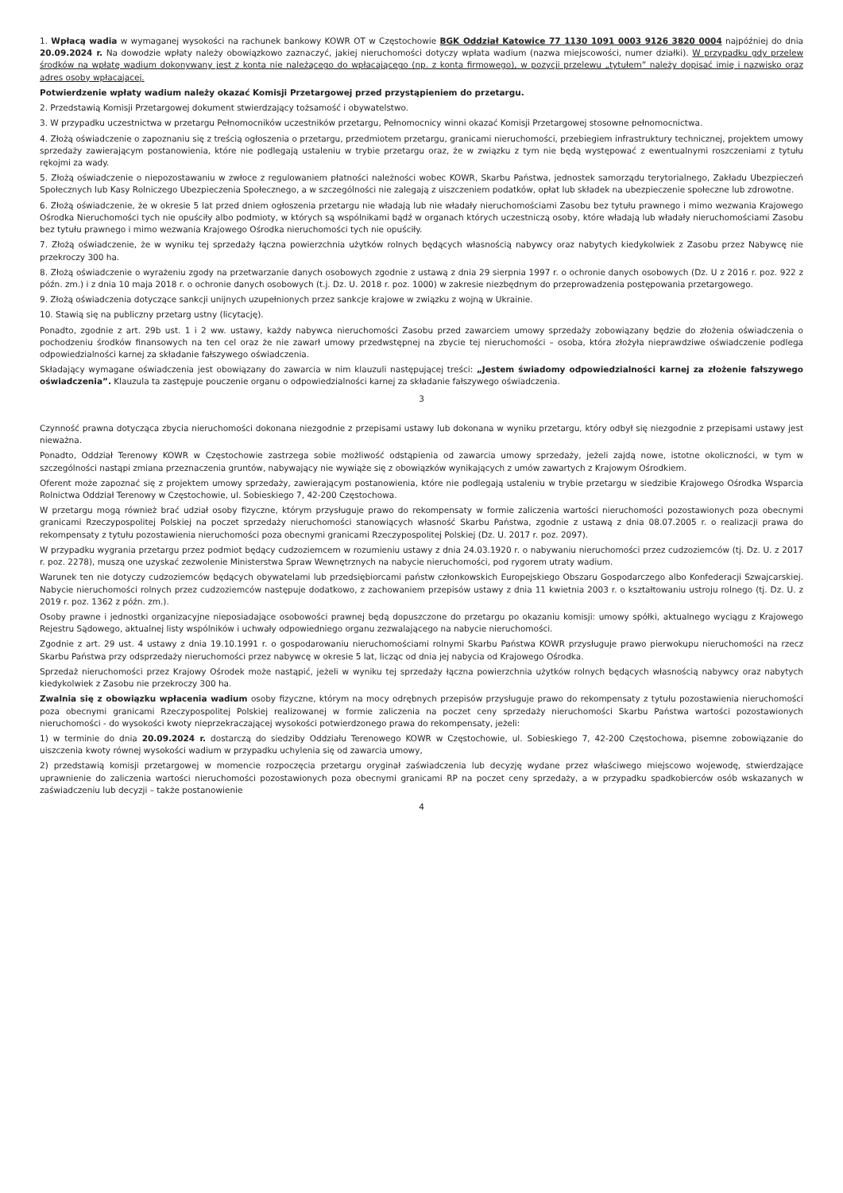1. Wpłacą wadia w wymaganej wysokości na rachunek bankowy KOWR OT w Częstochowie BGK Oddział Katowice 77 1130 1091 0003 9126 3820 0004 najpóźniej do dnia 20.09.2024 r. Na dowodzie wpłaty należy obowiązkowo zaznaczyć, jakiej nieruchomości dotyczy wpłata wadium (nazwa miejscowości, numer działki). W przypadku gdy przelew środków na wpłatę wadium dokonywany jest z konta nie należącego do wpłacającego (np. z konta firmowego), w pozycji przelewu „tytułem” należy dopisać imię i nazwisko oraz adres osoby wpłacającej.
Potwierdzenie wpłaty wadium należy okazać Komisji Przetargowej przed przystąpieniem do przetargu.
2. Przedstawią Komisji Przetargowej dokument stwierdzający tożsamość i obywatelstwo.
3. W przypadku uczestnictwa w przetargu Pełnomocników uczestników przetargu, Pełnomocnicy winni okazać Komisji Przetargowej stosowne pełnomocnictwa.
4. Złożą oświadczenie o zapoznaniu się z treścią ogłoszenia o przetargu, przedmiotem przetargu, granicami nieruchomości, przebiegiem infrastruktury technicznej, projektem umowy sprzedaży zawierającym postanowienia, które nie podlegają ustaleniu w trybie przetargu oraz, że w związku z tym nie będą występować z ewentualnymi roszczeniami z tytułu rękojmi za wady.
5. Złożą oświadczenie o niepozostawaniu w zwłoce z regulowaniem płatności należności wobec KOWR, Skarbu Państwa, jednostek samorządu terytorialnego, Zakładu Ubezpieczeń Społecznych lub Kasy Rolniczego Ubezpieczenia Społecznego, a w szczególności nie zalegają z uiszczeniem podatków, opłat lub składek na ubezpieczenie społeczne lub zdrowotne.
6. Złożą oświadczenie, że w okresie 5 lat przed dniem ogłoszenia przetargu nie władają lub nie władały nieruchomościami Zasobu bez tytułu prawnego i mimo wezwania Krajowego Ośrodka Nieruchomości tych nie opuściły albo podmioty, w których są wspólnikami bądź w organach których uczestniczą osoby, które władają lub władały nieruchomościami Zasobu bez tytułu prawnego i mimo wezwania Krajowego Ośrodka nieruchomości tych nie opuściły.
7. Złożą oświadczenie, że w wyniku tej sprzedaży łączna powierzchnia użytków rolnych będących własnością nabywcy oraz nabytych kiedykolwiek z Zasobu przez Nabywcę nie przekroczy 300 ha.
8. Złożą oświadczenie o wyrażeniu zgody na przetwarzanie danych osobowych zgodnie z ustawą z dnia 29 sierpnia 1997 r. o ochronie danych osobowych (Dz. U z 2016 r. poz. 922 z późn. zm.) i z dnia 10 maja 2018 r. o ochronie danych osobowych (t.j. Dz. U. 2018 r. poz. 1000) w zakresie niezbędnym do przeprowadzenia postępowania przetargowego.
9. Złożą oświadczenia dotyczące sankcji unijnych uzupełnionych przez sankcje krajowe w związku z wojną w Ukrainie.
10. Stawią się na publiczny przetarg ustny (licytację).
Ponadto, zgodnie z art. 29b ust. 1 i 2 ww. ustawy, każdy nabywca nieruchomości Zasobu przed zawarciem umowy sprzedaży zobowiązany będzie do złożenia oświadczenia o pochodzeniu środków finansowych na ten cel oraz że nie zawarł umowy przedwstępnej na zbycie tej nieruchomości – osoba, która złożyła nieprawdziwe oświadczenie podlega odpowiedzialności karnej za składanie fałszywego oświadczenia.
Składający wymagane oświadczenia jest obowiązany do zawarcia w nim klauzuli następującej treści: „Jestem świadomy odpowiedzialności karnej za złożenie fałszywego oświadczenia”. Klauzula ta zastępuje pouczenie organu o odpowiedzialności karnej za składanie fałszywego oświadczenia.
3
Czynność prawna dotycząca zbycia nieruchomości dokonana niezgodnie z przepisami ustawy lub dokonana w wyniku przetargu, który odbył się niezgodnie z przepisami ustawy jest nieważna.
Ponadto, Oddział Terenowy KOWR w Częstochowie zastrzega sobie możliwość odstąpienia od zawarcia umowy sprzedaży, jeżeli zajdą nowe, istotne okoliczności, w tym w szczególności nastąpi zmiana przeznaczenia gruntów, nabywający nie wywiąże się z obowiązków wynikających z umów zawartych z Krajowym Ośrodkiem.
Oferent może zapoznać się z projektem umowy sprzedaży, zawierającym postanowienia, które nie podlegają ustaleniu w trybie przetargu w siedzibie Krajowego Ośrodka Wsparcia Rolnictwa Oddział Terenowy w Częstochowie, ul. Sobieskiego 7, 42-200 Częstochowa.
W przetargu mogą również brać udział osoby fizyczne, którym przysługuje prawo do rekompensaty w formie zaliczenia wartości nieruchomości pozostawionych poza obecnymi granicami Rzeczypospolitej Polskiej na poczet sprzedaży nieruchomości stanowiących własność Skarbu Państwa, zgodnie z ustawą z dnia 08.07.2005 r. o realizacji prawa do rekompensaty z tytułu pozostawienia nieruchomości poza obecnymi granicami Rzeczypospolitej Polskiej (Dz. U. 2017 r. poz. 2097).
W przypadku wygrania przetargu przez podmiot będący cudzoziemcem w rozumieniu ustawy z dnia 24.03.1920 r. o nabywaniu nieruchomości przez cudzoziemców (tj. Dz. U. z 2017 r. poz. 2278), muszą one uzyskać zezwolenie Ministerstwa Spraw Wewnętrznych na nabycie nieruchomości, pod rygorem utraty wadium.
Warunek ten nie dotyczy cudzoziemców będących obywatelami lub przedsiębiorcami państw członkowskich Europejskiego Obszaru Gospodarczego albo Konfederacji Szwajcarskiej. Nabycie nieruchomości rolnych przez cudzoziemców następuje dodatkowo, z zachowaniem przepisów ustawy z dnia 11 kwietnia 2003 r. o kształtowaniu ustroju rolnego (tj. Dz. U. z 2019 r. poz. 1362 z późn. zm.).
Osoby prawne i jednostki organizacyjne nieposiadające osobowości prawnej będą dopuszczone do przetargu po okazaniu komisji: umowy spółki, aktualnego wyciągu z Krajowego Rejestru Sądowego, aktualnej listy wspólników i uchwały odpowiedniego organu zezwalającego na nabycie nieruchomości.
Zgodnie z art. 29 ust. 4 ustawy z dnia 19.10.1991 r. o gospodarowaniu nieruchomościami rolnymi Skarbu Państwa KOWR przysługuje prawo pierwokupu nieruchomości na rzecz Skarbu Państwa przy odsprzedaży nieruchomości przez nabywcę w okresie 5 lat, licząc od dnia jej nabycia od Krajowego Ośrodka.
Sprzedaż nieruchomości przez Krajowy Ośrodek może nastąpić, jeżeli w wyniku tej sprzedaży łączna powierzchnia użytków rolnych będących własnością nabywcy oraz nabytych kiedykolwiek z Zasobu nie przekroczy 300 ha.
Zwalnia się z obowiązku wpłacenia wadium osoby fizyczne, którym na mocy odrębnych przepisów przysługuje prawo do rekompensaty z tytułu pozostawienia nieruchomości poza obecnymi granicami Rzeczypospolitej Polskiej realizowanej w formie zaliczenia na poczet ceny sprzedaży nieruchomości Skarbu Państwa wartości pozostawionych nieruchomości - do wysokości kwoty nieprzekraczającej wysokości potwierdzonego prawa do rekompensaty, jeżeli:
1) w terminie do dnia 20.09.2024 r. dostarczą do siedziby Oddziału Terenowego KOWR w Częstochowie, ul. Sobieskiego 7, 42-200 Częstochowa, pisemne zobowiązanie do uiszczenia kwoty równej wysokości wadium w przypadku uchylenia się od zawarcia umowy,
2) przedstawią komisji przetargowej w momencie rozpoczęcia przetargu oryginał zaświadczenia lub decyzję wydane przez właściwego miejscowo wojewodę, stwierdzające uprawnienie do zaliczenia wartości nieruchomości pozostawionych poza obecnymi granicami RP na poczet ceny sprzedaży, a w przypadku spadkobierców osób wskazanych w zaświadczeniu lub decyzji – także postanowienie
4